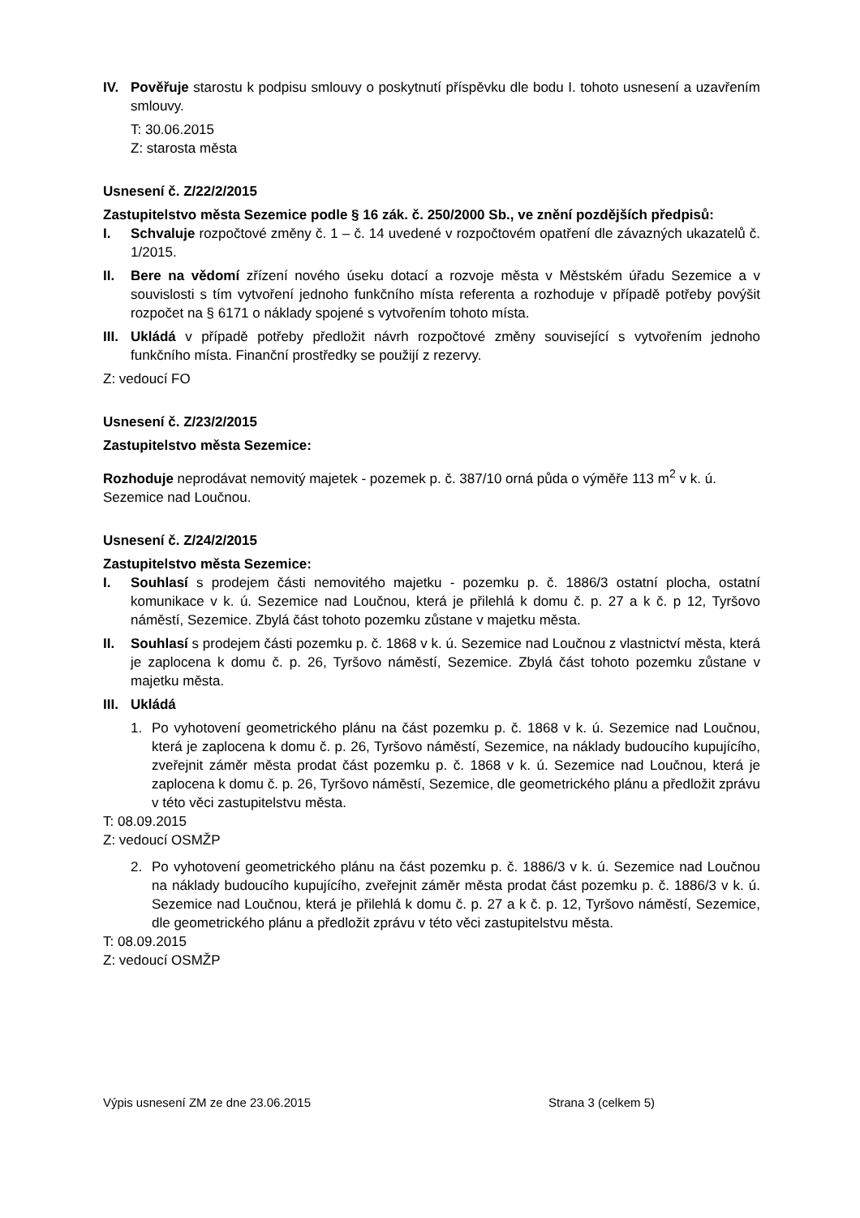IV. Pověřuje starostu k podpisu smlouvy o poskytnutí příspěvku dle bodu I. tohoto usnesení a uzavřením smlouvy.
T: 30.06.2015
Z: starosta města
Usnesení č. Z/22/2/2015
Zastupitelstvo města Sezemice podle § 16 zák. č. 250/2000 Sb., ve znění pozdějších předpisů:
I. Schvaluje rozpočtové změny č. 1 – č. 14 uvedené v rozpočtovém opatření dle závazných ukazatelů č. 1/2015.
II. Bere na vědomí zřízení nového úseku dotací a rozvoje města v Městském úřadu Sezemice a v souvislosti s tím vytvoření jednoho funkčního místa referenta a rozhoduje v případě potřeby povýšit rozpočet na § 6171 o náklady spojené s vytvořením tohoto místa.
III.
Ukládá v případě potřeby předložit návrh rozpočtové změny související s vytvořením jednoho funkčního místa. Finanční prostředky se použijí z rezervy.
Z: vedoucí FO
Usnesení č. Z/23/2/2015
Zastupitelstvo města Sezemice:
Rozhoduje neprodávat nemovitý majetek - pozemek p. č. 387/10 orná půda o výměře 113 m<sup>2</sup> v k. ú. Sezemice nad Loučnou.
Usnesení č. Z/24/2/2015
Zastupitelstvo města Sezemice:
I. Souhlasí s prodejem části nemovitého majetku - pozemku p. č. 1886/3 ostatní plocha, ostatní komunikace v k. ú. Sezemice nad Loučnou, která je přilehlá k domu č. p. 27 a k č. p 12, Tyršovo náměstí, Sezemice. Zbylá část tohoto pozemku zůstane v majetku města.
II. Souhlasí s prodejem části pozemku p. č. 1868 v k. ú. Sezemice nad Loučnou z vlastnictví města, která je zaplocena k domu č. p. 26, Tyršovo náměstí, Sezemice. Zbylá část tohoto pozemku zůstane v majetku města.
III.
Ukládá
1. Po vyhotovení geometrického plánu na část pozemku p. č. 1868 v k. ú. Sezemice nad Loučnou, která je zaplocena k domu č. p. 26, Tyršovo náměstí, Sezemice, na náklady budoucího kupujícího, zveřejnit záměr města prodat část pozemku p. č. 1868 v k. ú. Sezemice nad Loučnou, která je zaplocena k domu č. p. 26, Tyršovo náměstí, Sezemice, dle geometrického plánu a předložit zprávu v této věci zastupitelstvu města.
T: 08.09.2015
Z: vedoucí OSMŽP
2. Po vyhotovení geometrického plánu na část pozemku p. č. 1886/3 v k. ú. Sezemice nad Loučnou na náklady budoucího kupujícího, zveřejnit záměr města prodat část pozemku p. č. 1886/3 v k. ú. Sezemice nad Loučnou, která je přilehlá k domu č. p. 27 a k č. p. 12, Tyršovo náměstí, Sezemice, dle geometrického plánu a předložit zprávu v této věci zastupitelstvu města.
T: 08.09.2015
Z: vedoucí OSMŽP
Výpis usnesení ZM ze dne 23.06.2015 Strana 3 (celkem 5)